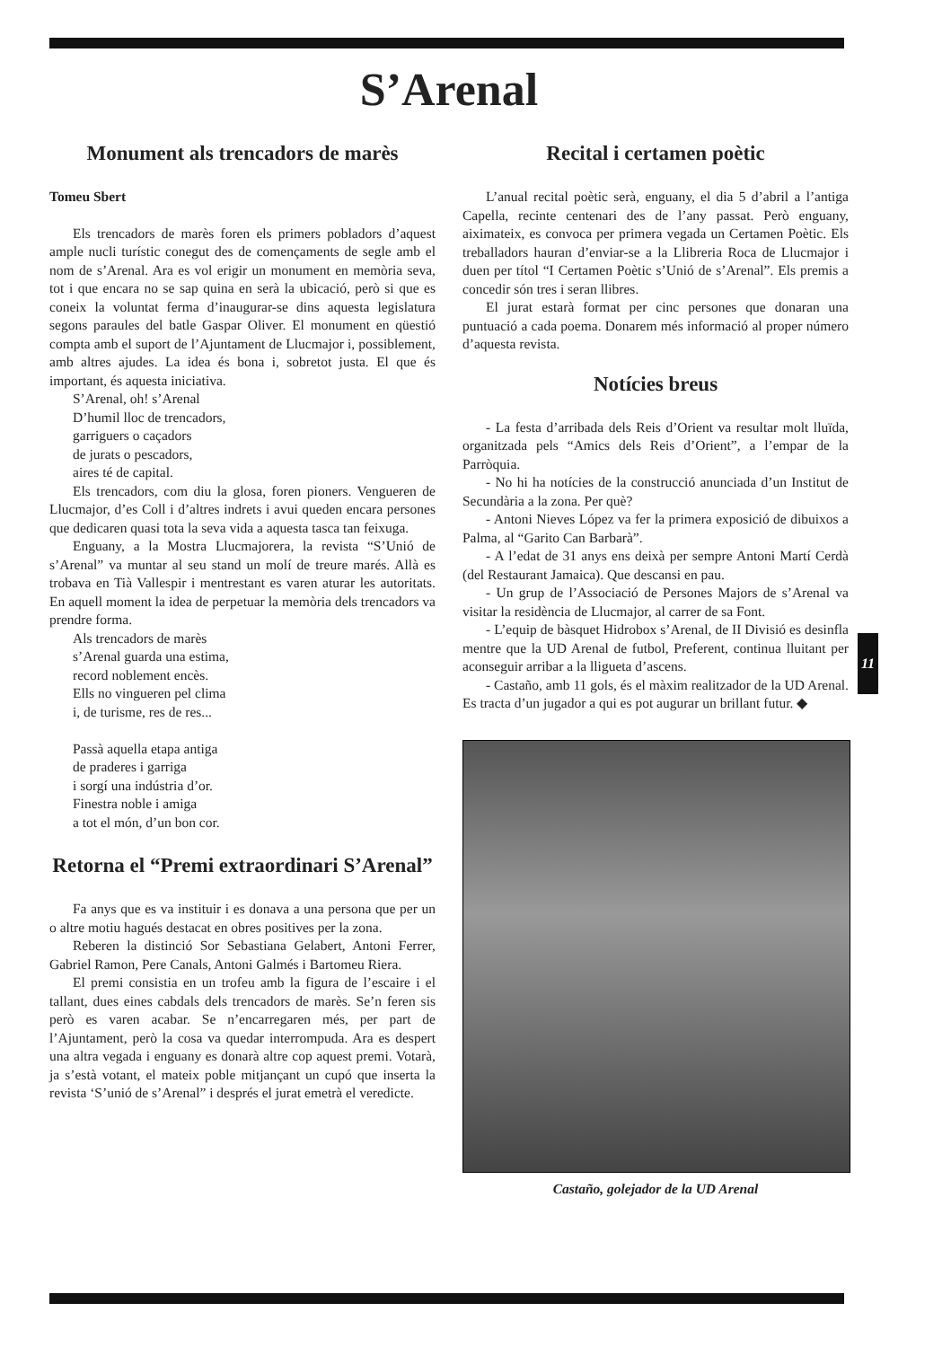S’Arenal
Monument als trencadors de marès
Tomeu Sbert
Els trencadors de marès foren els primers pobladors d’aquest ample nucli turístic conegut des de començaments de segle amb el nom de s’Arenal. Ara es vol erigir un monument en memòria seva, tot i que encara no se sap quina en serà la ubicació, però si que es coneix la voluntat ferma d’inaugurar-se dins aquesta legislatura segons paraules del batle Gaspar Oliver. El monument en qüestió compta amb el suport de l’Ajuntament de Llucmajor i, possiblement, amb altres ajudes. La idea és bona i, sobretot justa. El que és important, és aquesta iniciativa.
S’Arenal, oh! s’Arenal
D’humil lloc de trencadors,
garriguers o caçadors
de jurats o pescadors,
aires té de capital.
Els trencadors, com diu la glosa, foren pioners. Vengueren de Llucmajor, d’es Coll i d’altres indrets i avui queden encara persones que dedicaren quasi tota la seva vida a aquesta tasca tan feixuga.
Enguany, a la Mostra Llucmajorera, la revista “S’Unió de s’Arenal” va muntar al seu stand un molí de treure marés. Allà es trobava en Tià Vallespir i mentrestant es varen aturar les autoritats. En aquell moment la idea de perpetuar la memòria dels trencadors va prendre forma.
Als trencadors de marès
s’Arenal guarda una estima,
record noblement encès.
Ells no vingueren pel clima
i, de turisme, res de res...
Passà aquella etapa antiga
de praderes i garriga
i sorgí una indústria d’or.
Finestra noble i amiga
a tot el món, d’un bon cor.
Retorna el “Premi extraordinari S’Arenal”
Fa anys que es va instituir i es donava a una persona que per un o altre motiu hagués destacat en obres positives per la zona.
Reberen la distinció Sor Sebastiana Gelabert, Antoni Ferrer, Gabriel Ramon, Pere Canals, Antoni Galmés i Bartomeu Riera.
El premi consistia en un trofeu amb la figura de l’escaire i el tallant, dues eines cabdals dels trencadors de marès. Se’n feren sis però es varen acabar. Se n’encarregaren més, per part de l’Ajuntament, però la cosa va quedar interrompuda. Ara es despert una altra vegada i enguany es donarà altre cop aquest premi. Votarà, ja s’està votant, el mateix poble mitjançant un cupó que inserta la revista ‘S’unió de s’Arenal” i després el jurat emetrà el veredicte.
Recital i certamen poètic
L’anual recital poètic serà, enguany, el dia 5 d’abril a l’antiga Capella, recinte centenari des de l’any passat. Però enguany, aiximateix, es convoca per primera vegada un Certamen Poètic. Els treballadors hauran d’enviar-se a la Llibreria Roca de Llucmajor i duen per títol “I Certamen Poètic s’Unió de s’Arenal”. Els premis a concedir són tres i seran llibres.
El jurat estarà format per cinc persones que donaran una puntuació a cada poema. Donarem més informació al proper número d’aquesta revista.
Notícies breus
- La festa d’arribada dels Reis d’Orient va resultar molt lluïda, organitzada pels “Amics dels Reis d’Orient”, a l’empar de la Parròquia.
- No hi ha notícies de la construcció anunciada d’un Institut de Secundària a la zona. Per què?
- Antoni Nieves López va fer la primera exposició de dibuixos a Palma, al “Garito Can Barbarà”.
- A l’edat de 31 anys ens deixà per sempre Antoni Martí Cerdà (del Restaurant Jamaica). Que descansi en pau.
- Un grup de l’Associació de Persones Majors de s’Arenal va visitar la residència de Llucmajor, al carrer de sa Font.
- L’equip de bàsquet Hidrobox s’Arenal, de II Divisió es desinfla mentre que la UD Arenal de futbol, Preferent, continua lluitant per aconseguir arribar a la lligueta d’ascens.
- Castaño, amb 11 gols, és el màxim realitzador de la UD Arenal. Es tracta d’un jugador a qui es pot augurar un brillant futur. ◆
Castaño, golejador de la UD Arenal
11